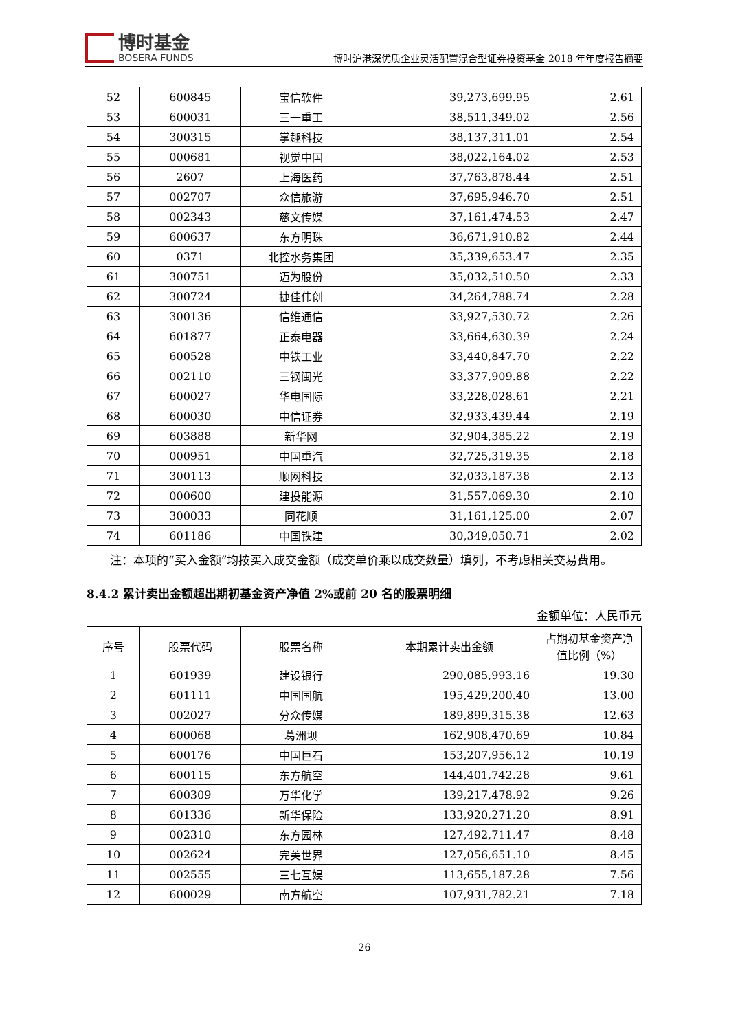博时基金
BOSERA FUNDS
博时沪港深优质企业灵活配置混合型证券投资基金 2018 年年度报告摘要
| 52 | 600845 | 宝信软件 | 39,273,699.95 | 2.61 |
| 53 | 600031 | 三一重工 | 38,511,349.02 | 2.56 |
| 54 | 300315 | 掌趣科技 | 38,137,311.01 | 2.54 |
| 55 | 000681 | 视觉中国 | 38,022,164.02 | 2.53 |
| 56 | 2607 | 上海医药 | 37,763,878.44 | 2.51 |
| 57 | 002707 | 众信旅游 | 37,695,946.70 | 2.51 |
| 58 | 002343 | 慈文传媒 | 37,161,474.53 | 2.47 |
| 59 | 600637 | 东方明珠 | 36,671,910.82 | 2.44 |
| 60 | 0371 | 北控水务集团 | 35,339,653.47 | 2.35 |
| 61 | 300751 | 迈为股份 | 35,032,510.50 | 2.33 |
| 62 | 300724 | 捷佳伟创 | 34,264,788.74 | 2.28 |
| 63 | 300136 | 信维通信 | 33,927,530.72 | 2.26 |
| 64 | 601877 | 正泰电器 | 33,664,630.39 | 2.24 |
| 65 | 600528 | 中铁工业 | 33,440,847.70 | 2.22 |
| 66 | 002110 | 三钢闽光 | 33,377,909.88 | 2.22 |
| 67 | 600027 | 华电国际 | 33,228,028.61 | 2.21 |
| 68 | 600030 | 中信证券 | 32,933,439.44 | 2.19 |
| 69 | 603888 | 新华网 | 32,904,385.22 | 2.19 |
| 70 | 000951 | 中国重汽 | 32,725,319.35 | 2.18 |
| 71 | 300113 | 顺网科技 | 32,033,187.38 | 2.13 |
| 72 | 000600 | 建投能源 | 31,557,069.30 | 2.10 |
| 73 | 300033 | 同花顺 | 31,161,125.00 | 2.07 |
| 74 | 601186 | 中国铁建 | 30,349,050.71 | 2.02 |
　　注：本项的“买入金额”均按买入成交金额（成交单价乘以成交数量）填列，不考虑相关交易费用。
8.4.2 累计卖出金额超出期初基金资产净值 2%或前 20 名的股票明细
金额单位：人民币元
| 序号 | 股票代码 | 股票名称 | 本期累计卖出金额 | 占期初基金资产净值比例（%） |
| --- | --- | --- | --- | --- |
| 1 | 601939 | 建设银行 | 290,085,993.16 | 19.30 |
| 2 | 601111 | 中国国航 | 195,429,200.40 | 13.00 |
| 3 | 002027 | 分众传媒 | 189,899,315.38 | 12.63 |
| 4 | 600068 | 葛洲坝 | 162,908,470.69 | 10.84 |
| 5 | 600176 | 中国巨石 | 153,207,956.12 | 10.19 |
| 6 | 600115 | 东方航空 | 144,401,742.28 | 9.61 |
| 7 | 600309 | 万华化学 | 139,217,478.92 | 9.26 |
| 8 | 601336 | 新华保险 | 133,920,271.20 | 8.91 |
| 9 | 002310 | 东方园林 | 127,492,711.47 | 8.48 |
| 10 | 002624 | 完美世界 | 127,056,651.10 | 8.45 |
| 11 | 002555 | 三七互娱 | 113,655,187.28 | 7.56 |
| 12 | 600029 | 南方航空 | 107,931,782.21 | 7.18 |
26